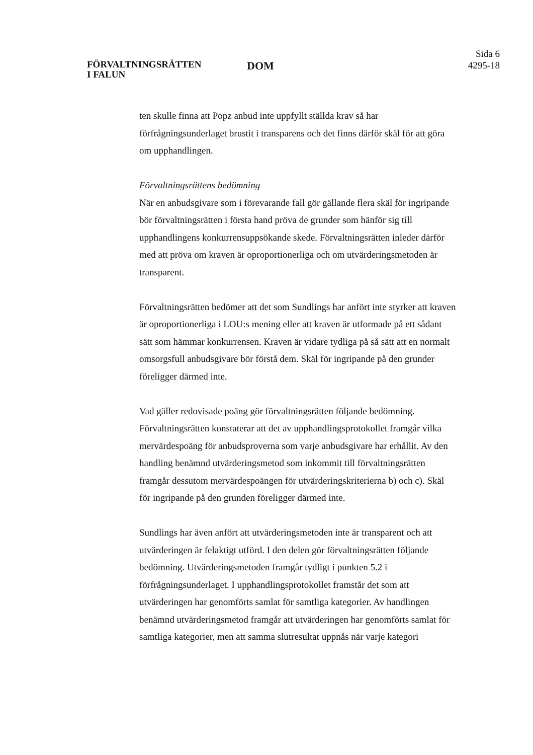FÖRVALTNINGSRÄTTEN
I FALUN
DOM
Sida 6
4295-18
ten skulle finna att Popz anbud inte uppfyllt ställda krav så har förfrågningsunderlaget brustit i transparens och det finns därför skäl för att göra om upphandlingen.
Förvaltningsrättens bedömning
När en anbudsgivare som i förevarande fall gör gällande flera skäl för ingripande bör förvaltningsrätten i första hand pröva de grunder som hänför sig till upphandlingens konkurrensuppsökande skede. Förvaltningsrätten inleder därför med att pröva om kraven är oproportionerliga och om utvärderingsmetoden är transparent.
Förvaltningsrätten bedömer att det som Sundlings har anfört inte styrker att kraven är oproportionerliga i LOU:s mening eller att kraven är utformade på ett sådant sätt som hämmar konkurrensen. Kraven är vidare tydliga på så sätt att en normalt omsorgsfull anbudsgivare bör förstå dem. Skäl för ingripande på den grunder föreligger därmed inte.
Vad gäller redovisade poäng gör förvaltningsrätten följande bedömning. Förvaltningsrätten konstaterar att det av upphandlingsprotokollet framgår vilka mervärdespoäng för anbudsproverna som varje anbudsgivare har erhållit. Av den handling benämnd utvärderingsmetod som inkommit till förvaltningsrätten framgår dessutom mervärdespoängen för utvärderingskriterierna b) och c). Skäl för ingripande på den grunden föreligger därmed inte.
Sundlings har även anfört att utvärderingsmetoden inte är transparent och att utvärderingen är felaktigt utförd. I den delen gör förvaltningsrätten följande bedömning. Utvärderingsmetoden framgår tydligt i punkten 5.2 i förfrågningsunderlaget. I upphandlingsprotokollet framstår det som att utvärderingen har genomförts samlat för samtliga kategorier. Av handlingen benämnd utvärderingsmetod framgår att utvärderingen har genomförts samlat för samtliga kategorier, men att samma slutresultat uppnås när varje kategori